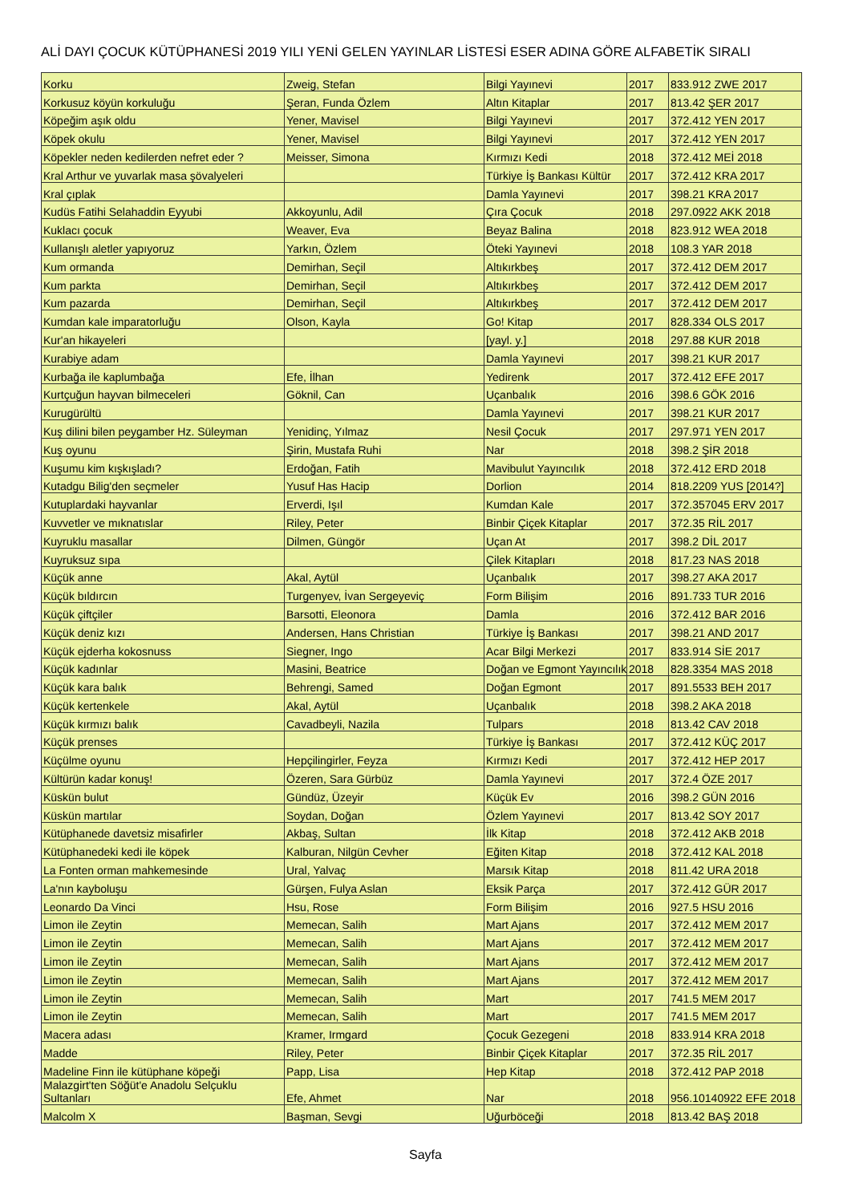ALİ DAYI ÇOCUK KÜTÜPHANESİ 2019 YILI YENİ GELEN YAYINLAR LİSTESİ ESER ADINA GÖRE ALFABETİK SIRALI
| Korku | Zweig, Stefan | Bilgi Yayınevi | 2017 | 833.912 ZWE 2017 |
| Korkusuz köyün korkuluğu | Şeran, Funda Özlem | Altın Kitaplar | 2017 | 813.42 ŞER 2017 |
| Köpeğim aşık oldu | Yener, Mavisel | Bilgi Yayınevi | 2017 | 372.412 YEN 2017 |
| Köpek okulu | Yener, Mavisel | Bilgi Yayınevi | 2017 | 372.412 YEN 2017 |
| Köpekler neden kedilerden nefret eder ? | Meisser, Simona | Kırmızı Kedi | 2018 | 372.412 MEİ 2018 |
| Kral Arthur ve yuvarlak masa şövalyeleri | | Türkiye İş Bankası Kültür | 2017 | 372.412 KRA 2017 |
| Kral çıplak | | Damla Yayınevi | 2017 | 398.21 KRA 2017 |
| Kudüs Fatihi Selahaddin Eyyubi | Akkoyunlu, Adil | Çıra Çocuk | 2018 | 297.0922 AKK 2018 |
| Kuklacı çocuk | Weaver, Eva | Beyaz Balina | 2018 | 823.912 WEA 2018 |
| Kullanışlı aletler yapıyoruz | Yarkın, Özlem | Öteki Yayınevi | 2018 | 108.3 YAR 2018 |
| Kum ormanda | Demirhan, Seçil | Altıkırkbeş | 2017 | 372.412 DEM 2017 |
| Kum parkta | Demirhan, Seçil | Altıkırkbeş | 2017 | 372.412 DEM 2017 |
| Kum pazarda | Demirhan, Seçil | Altıkırkbeş | 2017 | 372.412 DEM 2017 |
| Kumdan kale imparatorluğu | Olson, Kayla | Go! Kitap | 2017 | 828.334 OLS 2017 |
| Kur'an hikayeleri | | [yayl. y.] | 2018 | 297.88 KUR 2018 |
| Kurabiye adam | | Damla Yayınevi | 2017 | 398.21 KUR 2017 |
| Kurbağa ile kaplumbağa | Efe, İlhan | Yedirenk | 2017 | 372.412 EFE 2017 |
| Kurtçuğun hayvan bilmeceleri | Göknil, Can | Uçanbalık | 2016 | 398.6 GÖK 2016 |
| Kurugürültü | | Damla Yayınevi | 2017 | 398.21 KUR 2017 |
| Kuş dilini bilen peygamber Hz. Süleyman | Yenidinç, Yılmaz | Nesil Çocuk | 2017 | 297.971 YEN 2017 |
| Kuş oyunu | Şirin, Mustafa Ruhi | Nar | 2018 | 398.2 ŞİR 2018 |
| Kuşumu kim kışkışladı? | Erdoğan, Fatih | Mavibulut Yayıncılık | 2018 | 372.412 ERD 2018 |
| Kutadgu Bilig'den seçmeler | Yusuf Has Hacip | Dorlion | 2014 | 818.2209 YUS [2014?] |
| Kutuplardaki hayvanlar | Erverdi, Işıl | Kumdan Kale | 2017 | 372.357045 ERV 2017 |
| Kuvvetler ve mıknatıslar | Riley, Peter | Binbir Çiçek Kitaplar | 2017 | 372.35 RİL 2017 |
| Kuyruklu masallar | Dilmen, Güngör | Uçan At | 2017 | 398.2 DİL 2017 |
| Kuyruksuz sıpa | | Çilek Kitapları | 2018 | 817.23 NAS 2018 |
| Küçük anne | Akal, Aytül | Uçanbalık | 2017 | 398.27 AKA 2017 |
| Küçük bıldırcın | Turgenyev, İvan Sergeyeviç | Form Bilişim | 2016 | 891.733 TUR 2016 |
| Küçük çiftçiler | Barsotti, Eleonora | Damla | 2016 | 372.412 BAR 2016 |
| Küçük deniz kızı | Andersen, Hans Christian | Türkiye İş Bankası | 2017 | 398.21 AND 2017 |
| Küçük ejderha kokosnuss | Siegner, Ingo | Acar Bilgi Merkezi | 2017 | 833.914 SİE 2017 |
| Küçük kadınlar | Masini, Beatrice | Doğan ve Egmont Yayıncılık | 2018 | 828.3354 MAS 2018 |
| Küçük kara balık | Behrengi, Samed | Doğan Egmont | 2017 | 891.5533 BEH 2017 |
| Küçük kertenkele | Akal, Aytül | Uçanbalık | 2018 | 398.2 AKA 2018 |
| Küçük kırmızı balık | Cavadbeyli, Nazila | Tulpars | 2018 | 813.42 CAV 2018 |
| Küçük prenses | | Türkiye İş Bankası | 2017 | 372.412 KÜÇ 2017 |
| Küçülme oyunu | Hepçilingirler, Feyza | Kırmızı Kedi | 2017 | 372.412 HEP 2017 |
| Kültürün kadar konuş! | Özeren, Sara Gürbüz | Damla Yayınevi | 2017 | 372.4 ÖZE 2017 |
| Küskün bulut | Gündüz, Üzeyir | Küçük Ev | 2016 | 398.2 GÜN 2016 |
| Küskün martılar | Soydan, Doğan | Özlem Yayınevi | 2017 | 813.42 SOY 2017 |
| Kütüphanede davetsiz misafirler | Akbaş, Sultan | İlk Kitap | 2018 | 372.412 AKB 2018 |
| Kütüphanedeki kedi ile köpek | Kalburan, Nilgün Cevher | Eğiten Kitap | 2018 | 372.412 KAL 2018 |
| La Fonten orman mahkemesinde | Ural, Yalvaç | Marsık Kitap | 2018 | 811.42 URA 2018 |
| La'nın kayboluşu | Gürşen, Fulya Aslan | Eksik Parça | 2017 | 372.412 GÜR 2017 |
| Leonardo Da Vinci | Hsu, Rose | Form Bilişim | 2016 | 927.5 HSU 2016 |
| Limon ile Zeytin | Memecan, Salih | Mart Ajans | 2017 | 372.412 MEM 2017 |
| Limon ile Zeytin | Memecan, Salih | Mart Ajans | 2017 | 372.412 MEM 2017 |
| Limon ile Zeytin | Memecan, Salih | Mart Ajans | 2017 | 372.412 MEM 2017 |
| Limon ile Zeytin | Memecan, Salih | Mart Ajans | 2017 | 372.412 MEM 2017 |
| Limon ile Zeytin | Memecan, Salih | Mart | 2017 | 741.5 MEM 2017 |
| Limon ile Zeytin | Memecan, Salih | Mart | 2017 | 741.5 MEM 2017 |
| Macera adası | Kramer, Irmgard | Çocuk Gezegeni | 2018 | 833.914 KRA 2018 |
| Madde | Riley, Peter | Binbir Çiçek Kitaplar | 2017 | 372.35 RİL 2017 |
| Madeline Finn ile kütüphane köpeği | Papp, Lisa | Hep Kitap | 2018 | 372.412 PAP 2018 |
| Malazgirt'ten Söğüt'e Anadolu Selçuklu Sultanları | Efe, Ahmet | Nar | 2018 | 956.10140922 EFE 2018 |
| Malcolm X | Başman, Sevgi | Uğurböceği | 2018 | 813.42 BAŞ 2018 |
Sayfa